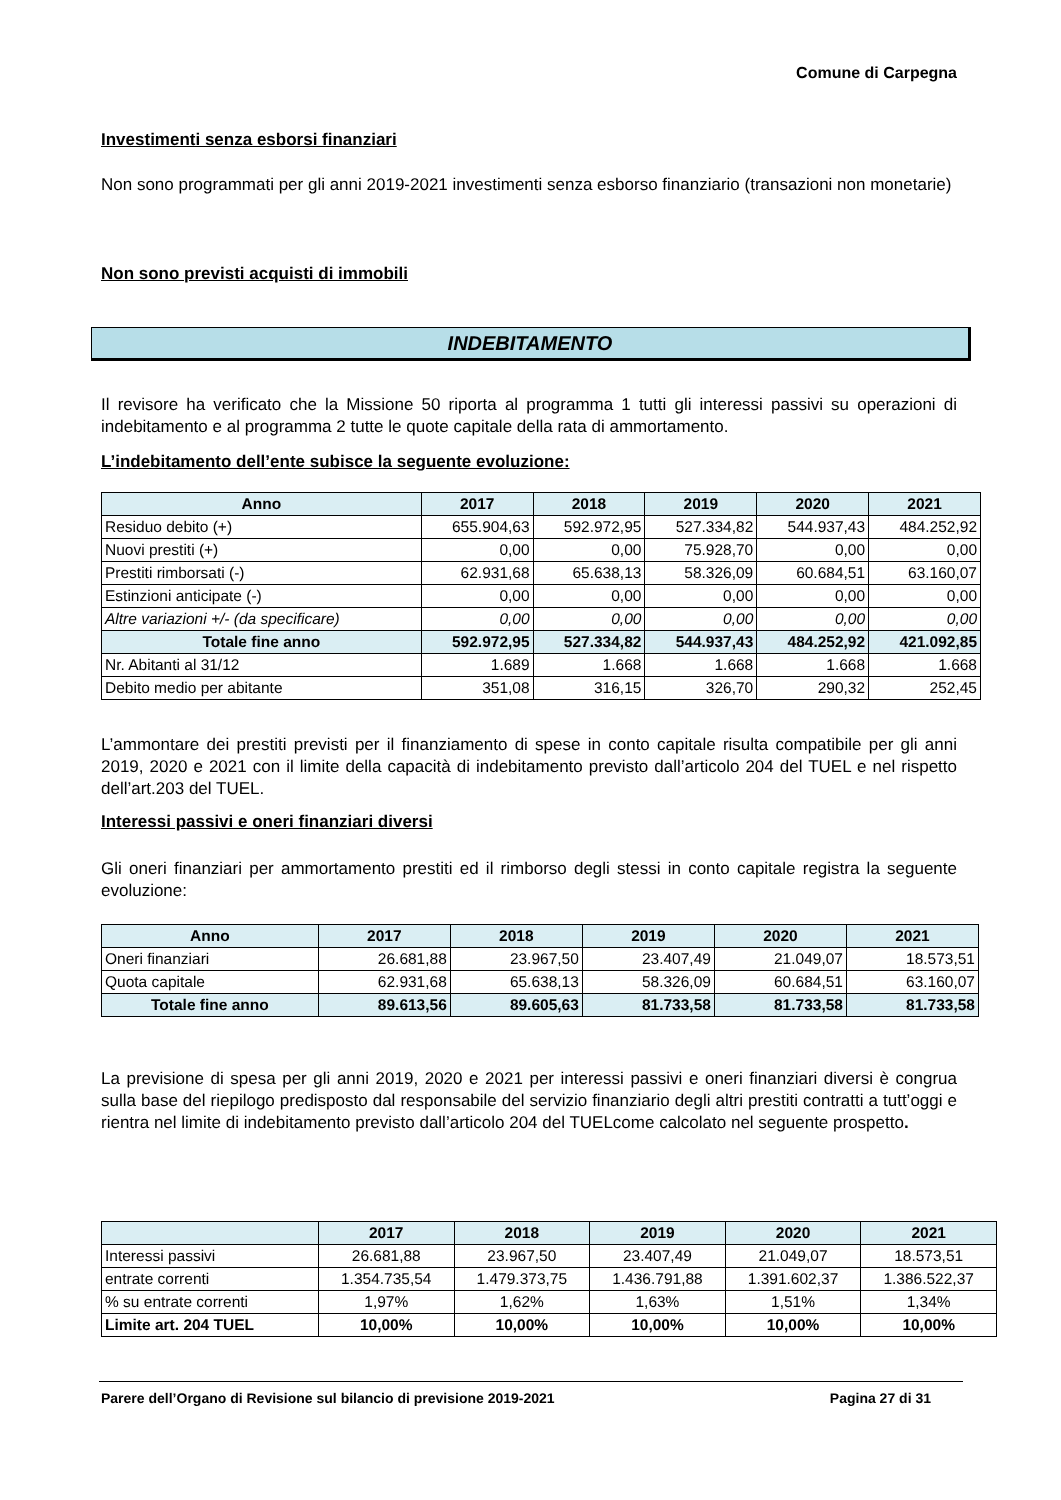Comune di Carpegna
Investimenti senza esborsi finanziari
Non sono programmati per gli anni 2019-2021 investimenti senza esborso finanziario (transazioni non monetarie)
Non sono previsti acquisti di immobili
INDEBITAMENTO
Il revisore ha verificato che la Missione 50 riporta al programma 1 tutti gli interessi passivi su operazioni di indebitamento e al programma 2 tutte le quote capitale della rata di ammortamento.
L’indebitamento dell’ente subisce la seguente evoluzione:
| Anno | 2017 | 2018 | 2019 | 2020 | 2021 |
| --- | --- | --- | --- | --- | --- |
| Residuo debito (+) | 655.904,63 | 592.972,95 | 527.334,82 | 544.937,43 | 484.252,92 |
| Nuovi prestiti (+) | 0,00 | 0,00 | 75.928,70 | 0,00 | 0,00 |
| Prestiti rimborsati (-) | 62.931,68 | 65.638,13 | 58.326,09 | 60.684,51 | 63.160,07 |
| Estinzioni anticipate (-) | 0,00 | 0,00 | 0,00 | 0,00 | 0,00 |
| Altre variazioni +/- (da specificare) | 0,00 | 0,00 | 0,00 | 0,00 | 0,00 |
| Totale fine anno | 592.972,95 | 527.334,82 | 544.937,43 | 484.252,92 | 421.092,85 |
| Nr. Abitanti al 31/12 | 1.689 | 1.668 | 1.668 | 1.668 | 1.668 |
| Debito medio per abitante | 351,08 | 316,15 | 326,70 | 290,32 | 252,45 |
L’ammontare dei prestiti previsti per il finanziamento di spese in conto capitale risulta compatibile per gli anni 2019, 2020 e 2021 con il limite della capacità di indebitamento previsto dall’articolo 204 del TUEL e nel rispetto dell’art.203 del TUEL.
Interessi passivi e oneri finanziari diversi
Gli oneri finanziari per ammortamento prestiti ed il rimborso degli stessi in conto capitale registra la seguente evoluzione:
| Anno | 2017 | 2018 | 2019 | 2020 | 2021 |
| --- | --- | --- | --- | --- | --- |
| Oneri finanziari | 26.681,88 | 23.967,50 | 23.407,49 | 21.049,07 | 18.573,51 |
| Quota capitale | 62.931,68 | 65.638,13 | 58.326,09 | 60.684,51 | 63.160,07 |
| Totale fine anno | 89.613,56 | 89.605,63 | 81.733,58 | 81.733,58 | 81.733,58 |
La previsione di spesa per gli anni 2019, 2020 e 2021 per interessi passivi e oneri finanziari diversi è congrua sulla base del riepilogo predisposto dal responsabile del servizio finanziario degli altri prestiti contratti a tutt’oggi e rientra nel limite di indebitamento previsto dall’articolo 204 del TUELcome calcolato nel seguente prospetto.
| | 2017 | 2018 | 2019 | 2020 | 2021 |
| --- | --- | --- | --- | --- | --- |
| Interessi passivi | 26.681,88 | 23.967,50 | 23.407,49 | 21.049,07 | 18.573,51 |
| entrate correnti | 1.354.735,54 | 1.479.373,75 | 1.436.791,88 | 1.391.602,37 | 1.386.522,37 |
| % su entrate correnti | 1,97% | 1,62% | 1,63% | 1,51% | 1,34% |
| Limite art. 204 TUEL | 10,00% | 10,00% | 10,00% | 10,00% | 10,00% |
Parere dell’Organo di Revisione sul bilancio di previsione 2019-2021 Pagina 27 di 31